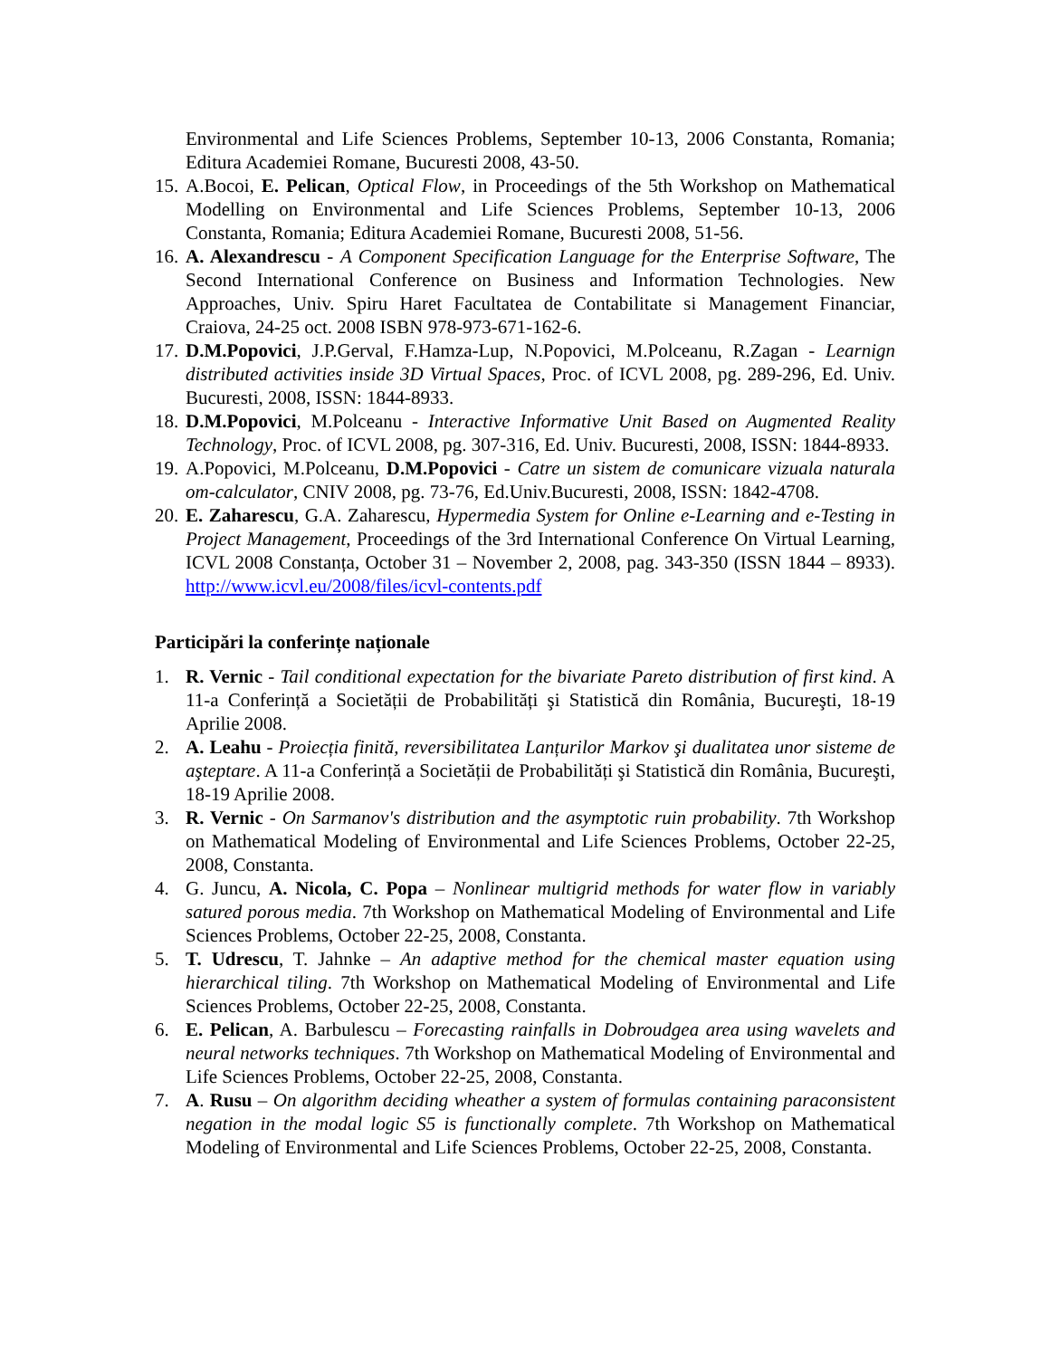Environmental and Life Sciences Problems, September 10-13, 2006 Constanta, Romania; Editura Academiei Romane, Bucuresti 2008, 43-50.
15.
A.Bocoi, E. Pelican, Optical Flow, in Proceedings of the 5th Workshop on Mathematical Modelling on Environmental and Life Sciences Problems, September 10-13, 2006 Constanta, Romania; Editura Academiei Romane, Bucuresti 2008, 51-56.
16.
A. Alexandrescu - A Component Specification Language for the Enterprise Software, The Second International Conference on Business and Information Technologies. New Approaches, Univ. Spiru Haret Facultatea de Contabilitate si Management Financiar, Craiova, 24-25 oct. 2008 ISBN 978-973-671-162-6.
17.
D.M.Popovici, J.P.Gerval, F.Hamza-Lup, N.Popovici, M.Polceanu, R.Zagan - Learnign distributed activities inside 3D Virtual Spaces, Proc. of ICVL 2008, pg. 289-296, Ed. Univ. Bucuresti, 2008, ISSN: 1844-8933.
18.
D.M.Popovici, M.Polceanu - Interactive Informative Unit Based on Augmented Reality Technology, Proc. of ICVL 2008, pg. 307-316, Ed. Univ. Bucuresti, 2008, ISSN: 1844-8933.
19.
A.Popovici, M.Polceanu, D.M.Popovici - Catre un sistem de comunicare vizuala naturala om-calculator, CNIV 2008, pg. 73-76, Ed.Univ.Bucuresti, 2008, ISSN: 1842-4708.
20.
E. Zaharescu, G.A. Zaharescu, Hypermedia System for Online e-Learning and e-Testing in Project Management, Proceedings of the 3rd International Conference On Virtual Learning, ICVL 2008 Constanța, October 31 – November 2, 2008, pag. 343-350 (ISSN 1844 – 8933). http://www.icvl.eu/2008/files/icvl-contents.pdf
Participări la conferințe naționale
1. R. Vernic - Tail conditional expectation for the bivariate Pareto distribution of first kind. A 11-a Conferință a Societății de Probabilități şi Statistică din România, Bucureşti, 18-19 Aprilie 2008.
2. A. Leahu - Proiecția finită, reversibilitatea Lanțurilor Markov şi dualitatea unor sisteme de aşteptare. A 11-a Conferință a Societății de Probabilități şi Statistică din România, Bucureşti, 18-19 Aprilie 2008.
3. R. Vernic - On Sarmanov's distribution and the asymptotic ruin probability. 7th Workshop on Mathematical Modeling of Environmental and Life Sciences Problems, October 22-25, 2008, Constanta.
4. G. Juncu, A. Nicola, C. Popa – Nonlinear multigrid methods for water flow in variably satured porous media. 7th Workshop on Mathematical Modeling of Environmental and Life Sciences Problems, October 22-25, 2008, Constanta.
5. T. Udrescu, T. Jahnke – An adaptive method for the chemical master equation using hierarchical tiling. 7th Workshop on Mathematical Modeling of Environmental and Life Sciences Problems, October 22-25, 2008, Constanta.
6. E. Pelican, A. Barbulescu – Forecasting rainfalls in Dobroudgea area using wavelets and neural networks techniques. 7th Workshop on Mathematical Modeling of Environmental and Life Sciences Problems, October 22-25, 2008, Constanta.
7. A. Rusu – On algorithm deciding wheather a system of formulas containing paraconsistent negation in the modal logic S5 is functionally complete. 7th Workshop on Mathematical Modeling of Environmental and Life Sciences Problems, October 22-25, 2008, Constanta.